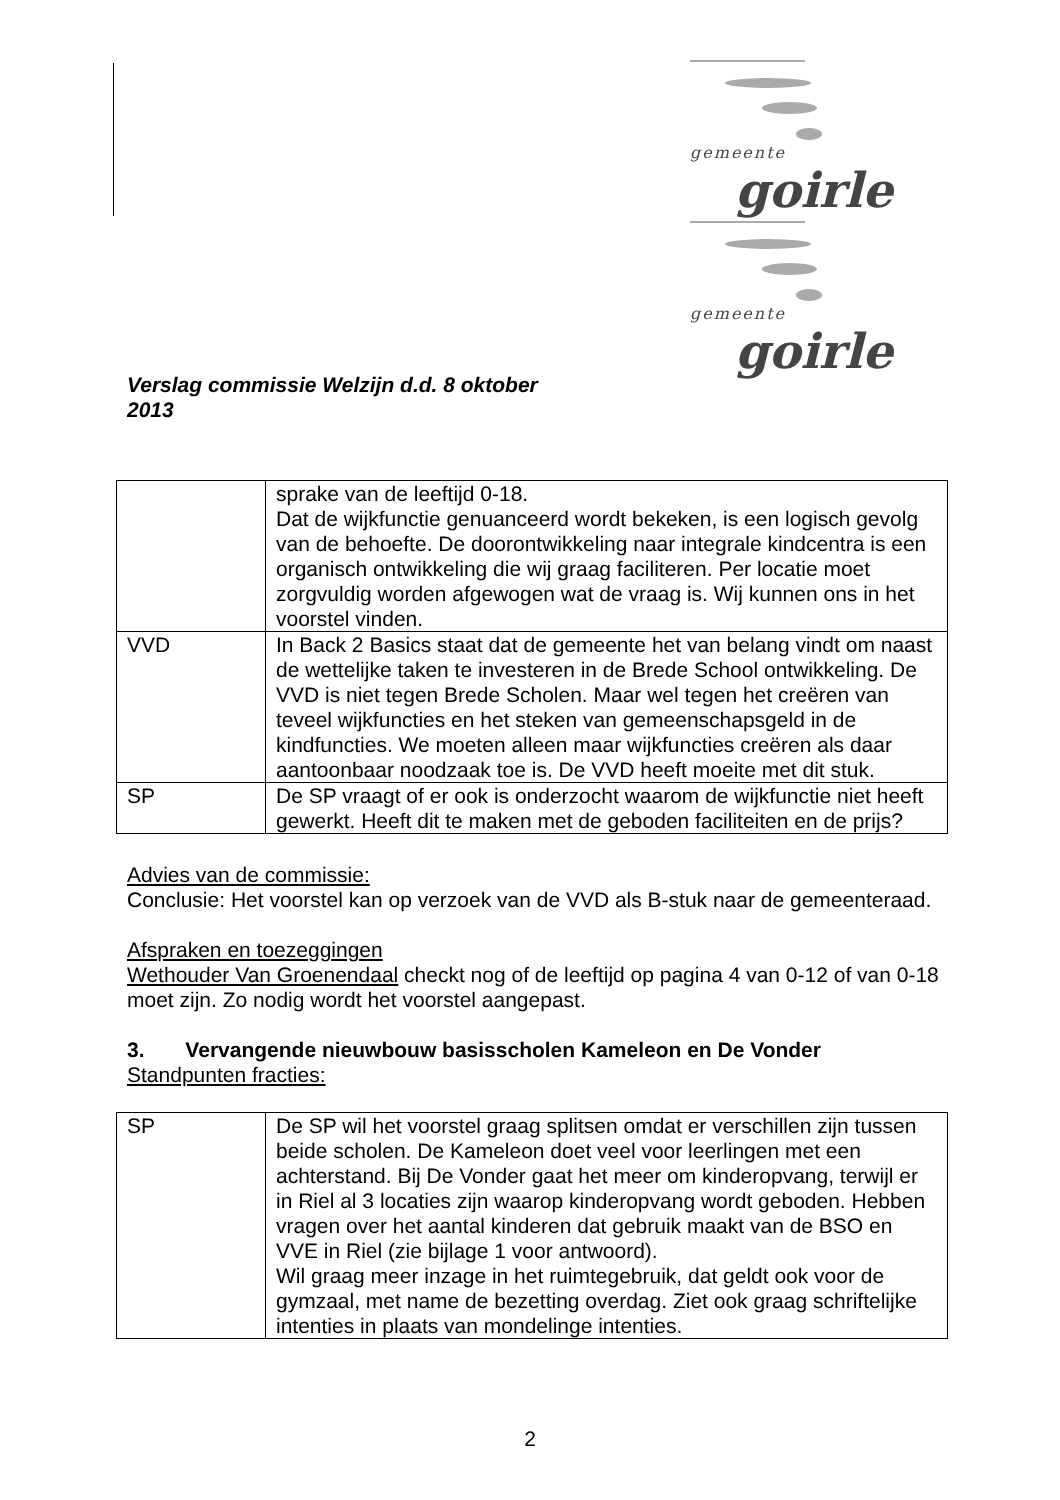gemeente
goirle
gemeente
goirle
Verslag commissie Welzijn d.d. 8 oktober
2013
| | sprake van de leeftijd 0-18. Dat de wijkfunctie genuanceerd wordt bekeken, is een logisch gevolg van de behoefte. De doorontwikkeling naar integrale kindcentra is een organisch ontwikkeling die wij graag faciliteren. Per locatie moet zorgvuldig worden afgewogen wat de vraag is. Wij kunnen ons in het voorstel vinden. |
| VVD | In Back 2 Basics staat dat de gemeente het van belang vindt om naast de wettelijke taken te investeren in de Brede School ontwikkeling. De VVD is niet tegen Brede Scholen. Maar wel tegen het creëren van teveel wijkfuncties en het steken van gemeenschapsgeld in de kindfuncties. We moeten alleen maar wijkfuncties creëren als daar aantoonbaar noodzaak toe is. De VVD heeft moeite met dit stuk. |
| SP | De SP vraagt of er ook is onderzocht waarom de wijkfunctie niet heeft gewerkt. Heeft dit te maken met de geboden faciliteiten en de prijs? |
Advies van de commissie:
Conclusie: Het voorstel kan op verzoek van de VVD als B-stuk naar de gemeenteraad.
Afspraken en toezeggingen
Wethouder Van Groenendaal checkt nog of de leeftijd op pagina 4 van 0-12 of van 0-18 moet zijn. Zo nodig wordt het voorstel aangepast.
3. Vervangende nieuwbouw basisscholen Kameleon en De Vonder
Standpunten fracties:
| SP | De SP wil het voorstel graag splitsen omdat er verschillen zijn tussen beide scholen. De Kameleon doet veel voor leerlingen met een achterstand. Bij De Vonder gaat het meer om kinderopvang, terwijl er in Riel al 3 locaties zijn waarop kinderopvang wordt geboden. Hebben vragen over het aantal kinderen dat gebruik maakt van de BSO en VVE in Riel (zie bijlage 1 voor antwoord). Wil graag meer inzage in het ruimtegebruik, dat geldt ook voor de gymzaal, met name de bezetting overdag. Ziet ook graag schriftelijke intenties in plaats van mondelinge intenties. |
2